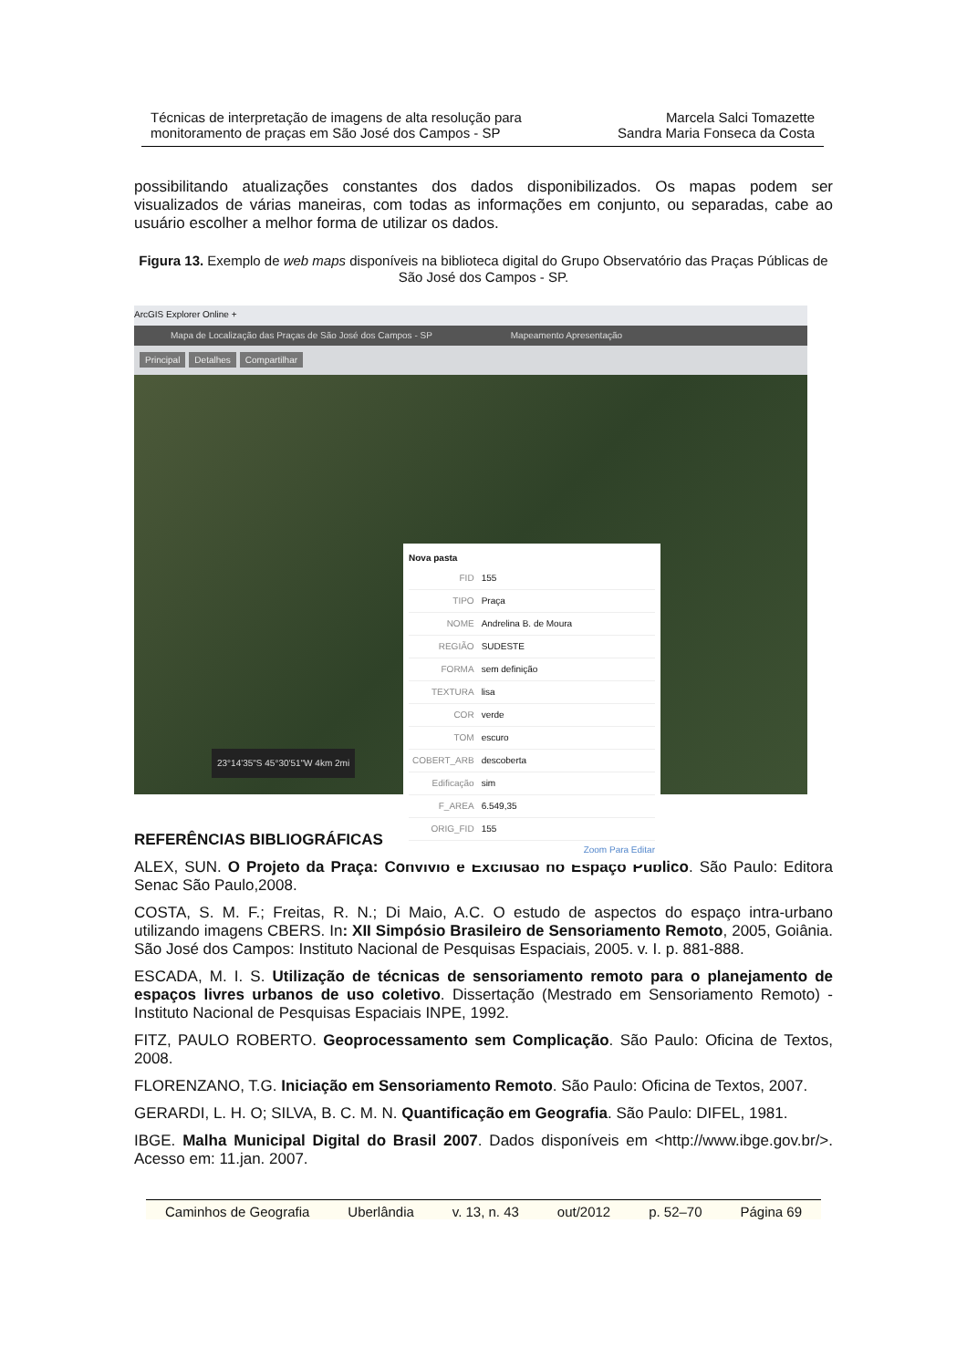Técnicas de interpretação de imagens de alta resolução para
monitoramento de praças em São José dos Campos - SP
Marcela Salci Tomazette
Sandra Maria Fonseca da Costa
possibilitando atualizações constantes dos dados disponibilizados. Os mapas podem ser visualizados de várias maneiras, com todas as informações em conjunto, ou separadas, cabe ao usuário escolher a melhor forma de utilizar os dados.
Figura 13. Exemplo de web maps disponíveis na biblioteca digital do Grupo Observatório das Praças Públicas de São José dos Campos - SP.
ArcGIS Explorer Online +
Mapa de Localização das Praças de São José dos Campos - SP Mapeamento Apresentação
Principal Detalhes Compartilhar
23°14'35"S 45°30'51"W 4km 2mi
Nova pasta
| FID | 155 |
| TIPO | Praça |
| NOME | Andrelina B. de Moura |
| REGIÃO | SUDESTE |
| FORMA | sem definição |
| TEXTURA | lisa |
| COR | verde |
| TOM | escuro |
| COBERT_ARB | descoberta |
| Edificação | sim |
| F_AREA | 6.549,35 |
| ORIG_FID | 155 |
Zoom Para Editar
REFERÊNCIAS BIBLIOGRÁFICAS
ALEX, SUN. O Projeto da Praça: Convívio e Exclusão no Espaço Público. São Paulo: Editora Senac São Paulo,2008.
COSTA, S. M. F.; Freitas, R. N.; Di Maio, A.C. O estudo de aspectos do espaço intra-urbano utilizando imagens CBERS. In: XII Simpósio Brasileiro de Sensoriamento Remoto, 2005, Goiânia. São José dos Campos: Instituto Nacional de Pesquisas Espaciais, 2005. v. I. p. 881-888.
ESCADA, M. I. S. Utilização de técnicas de sensoriamento remoto para o planejamento de espaços livres urbanos de uso coletivo. Dissertação (Mestrado em Sensoriamento Remoto) - Instituto Nacional de Pesquisas Espaciais INPE, 1992.
FITZ, PAULO ROBERTO. Geoprocessamento sem Complicação. São Paulo: Oficina de Textos, 2008.
FLORENZANO, T.G. Iniciação em Sensoriamento Remoto. São Paulo: Oficina de Textos, 2007.
GERARDI, L. H. O; SILVA, B. C. M. N. Quantificação em Geografia. São Paulo: DIFEL, 1981.
IBGE. Malha Municipal Digital do Brasil 2007. Dados disponíveis em <http://www.ibge.gov.br/>. Acesso em: 11.jan. 2007.
Caminhos de Geografia Uberlândia v. 13, n. 43 out/2012 p. 52–70 Página 69